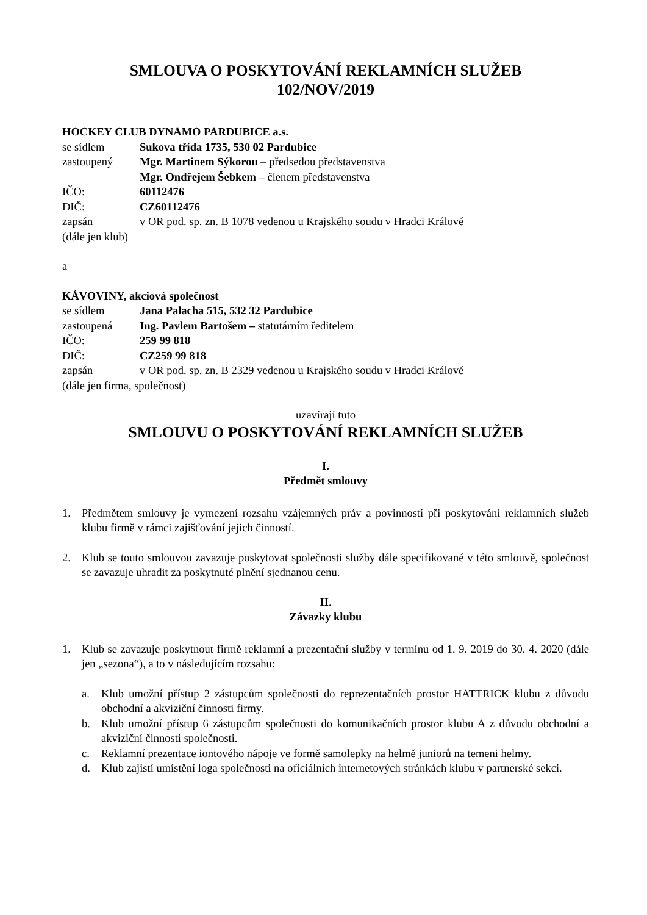SMLOUVA O POSKYTOVÁNÍ REKLAMNÍCH SLUŽEB
102/NOV/2019
HOCKEY CLUB DYNAMO PARDUBICE a.s.
se sídlem Sukova třída 1735, 530 02 Pardubice
zastoupený Mgr. Martinem Sýkorou – předsedou představenstva
Mgr. Ondřejem Šebkem – členem představenstva
IČO: 60112476
DIČ: CZ60112476
zapsán v OR pod. sp. zn. B 1078 vedenou u Krajského soudu v Hradci Králové
(dále jen klub)
a
KÁVOVINY, akciová společnost
se sídlem Jana Palacha 515, 532 32 Pardubice
zastoupená Ing. Pavlem Bartošem – statutárním ředitelem
IČO: 259 99 818
DIČ: CZ259 99 818
zapsán v OR pod. sp. zn. B 2329 vedenou u Krajského soudu v Hradci Králové
(dále jen firma, společnost)
uzavírají tuto
SMLOUVU O POSKYTOVÁNÍ REKLAMNÍCH SLUŽEB
I.
Předmět smlouvy
1. Předmětem smlouvy je vymezení rozsahu vzájemných práv a povinností při poskytování reklamních služeb klubu firmě v rámci zajišťování jejich činností.
2. Klub se touto smlouvou zavazuje poskytovat společnosti služby dále specifikované v této smlouvě, společnost se zavazuje uhradit za poskytnuté plnění sjednanou cenu.
II.
Závazky klubu
1. Klub se zavazuje poskytnout firmě reklamní a prezentační služby v termínu od 1. 9. 2019 do 30. 4. 2020 (dále jen „sezona“), a to v následujícím rozsahu:
a. Klub umožní přístup 2 zástupcům společnosti do reprezentačních prostor HATTRICK klubu z důvodu obchodní a akviziční činnosti firmy.
b. Klub umožní přístup 6 zástupcům společnosti do komunikačních prostor klubu A z důvodu obchodní a akviziční činnosti společnosti.
c. Reklamní prezentace iontového nápoje ve formě samolepky na helmě juniorů na temeni helmy.
d. Klub zajistí umístění loga společnosti na oficiálních internetových stránkách klubu v partnerské sekci.